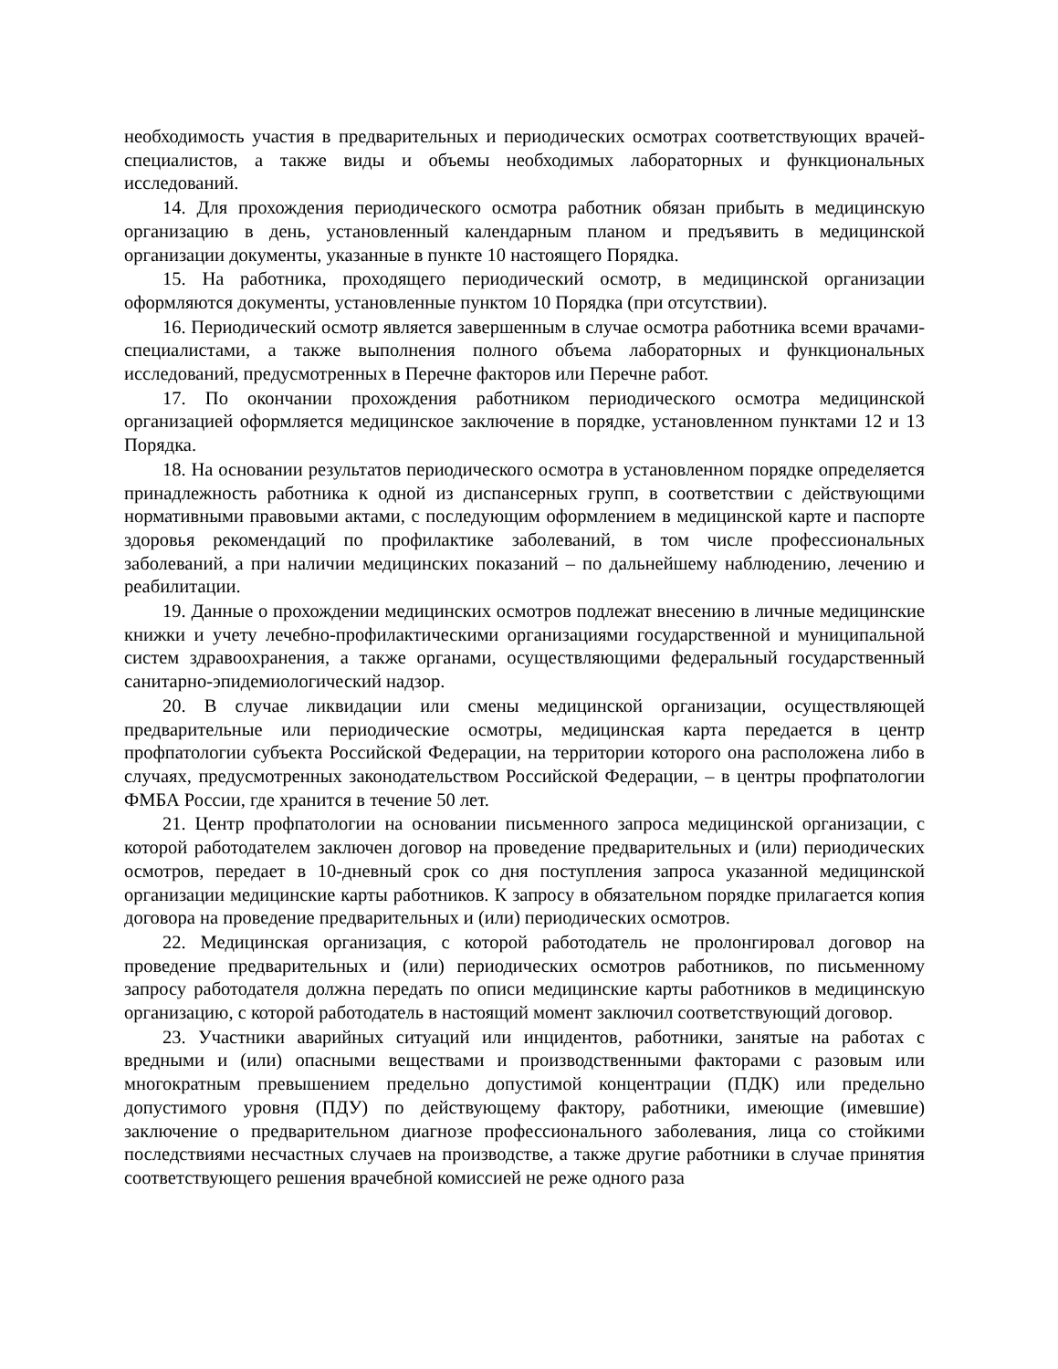необходимость участия в предварительных и периодических осмотрах соответствующих врачей-специалистов, а также виды и объемы необходимых лабораторных и функциональных исследований.
14. Для прохождения периодического осмотра работник обязан прибыть в медицинскую организацию в день, установленный календарным планом и предъявить в медицинской организации документы, указанные в пункте 10 настоящего Порядка.
15. На работника, проходящего периодический осмотр, в медицинской организации оформляются документы, установленные пунктом 10 Порядка (при отсутствии).
16. Периодический осмотр является завершенным в случае осмотра работника всеми врачами-специалистами, а также выполнения полного объема лабораторных и функциональных исследований, предусмотренных в Перечне факторов или Перечне работ.
17. По окончании прохождения работником периодического осмотра медицинской организацией оформляется медицинское заключение в порядке, установленном пунктами 12 и 13 Порядка.
18. На основании результатов периодического осмотра в установленном порядке определяется принадлежность работника к одной из диспансерных групп, в соответствии с действующими нормативными правовыми актами, с последующим оформлением в медицинской карте и паспорте здоровья рекомендаций по профилактике заболеваний, в том числе профессиональных заболеваний, а при наличии медицинских показаний – по дальнейшему наблюдению, лечению и реабилитации.
19. Данные о прохождении медицинских осмотров подлежат внесению в личные медицинские книжки и учету лечебно-профилактическими организациями государственной и муниципальной систем здравоохранения, а также органами, осуществляющими федеральный государственный санитарно-эпидемиологический надзор.
20. В случае ликвидации или смены медицинской организации, осуществляющей предварительные или периодические осмотры, медицинская карта передается в центр профпатологии субъекта Российской Федерации, на территории которого она расположена либо в случаях, предусмотренных законодательством Российской Федерации, – в центры профпатологии ФМБА России, где хранится в течение 50 лет.
21. Центр профпатологии на основании письменного запроса медицинской организации, с которой работодателем заключен договор на проведение предварительных и (или) периодических осмотров, передает в 10-дневный срок со дня поступления запроса указанной медицинской организации медицинские карты работников. К запросу в обязательном порядке прилагается копия договора на проведение предварительных и (или) периодических осмотров.
22. Медицинская организация, с которой работодатель не пролонгировал договор на проведение предварительных и (или) периодических осмотров работников, по письменному запросу работодателя должна передать по описи медицинские карты работников в медицинскую организацию, с которой работодатель в настоящий момент заключил соответствующий договор.
23. Участники аварийных ситуаций или инцидентов, работники, занятые на работах с вредными и (или) опасными веществами и производственными факторами с разовым или многократным превышением предельно допустимой концентрации (ПДК) или предельно допустимого уровня (ПДУ) по действующему фактору, работники, имеющие (имевшие) заключение о предварительном диагнозе профессионального заболевания, лица со стойкими последствиями несчастных случаев на производстве, а также другие работники в случае принятия соответствующего решения врачебной комиссией не реже одного раза